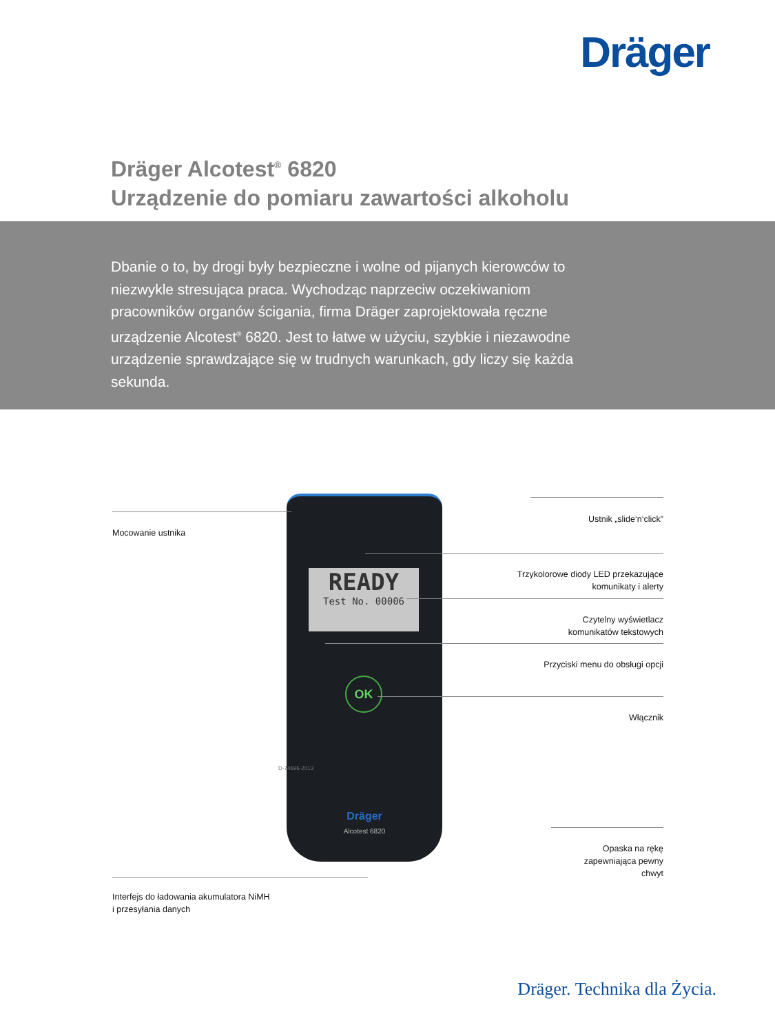Dräger
Dräger Alcotest<sup>®</sup> 6820
Urządzenie do pomiaru zawartości alkoholu
Dbanie o to, by drogi były bezpieczne i wolne od pijanych kierowców to niezwykle stresująca praca. Wychodząc naprzeciw oczekiwaniom pracowników organów ścigania, firma Dräger zaprojektowała ręczne urządzenie Alcotest<sup>®</sup> 6820. Jest to łatwe w użyciu, szybkie i niezawodne urządzenie sprawdzające się w trudnych warunkach, gdy liczy się każda sekunda.
READY
Test No. 00006
OK
Dräger
Alcotest 6820
D-74696-2013
Mocowanie ustnika
Ustnik „slide‘n‘click”
Trzykolorowe diody LED przekazujące
komunikaty i alerty
Czytelny wyświetlacz
komunikatów tekstowych
Przyciski menu do obsługi opcji
Włącznik
Opaska na rękę
zapewniająca pewny
chwyt
Interfejs do ładowania akumulatora NiMH
i przesyłania danych
Dräger. Technika dla Życia.